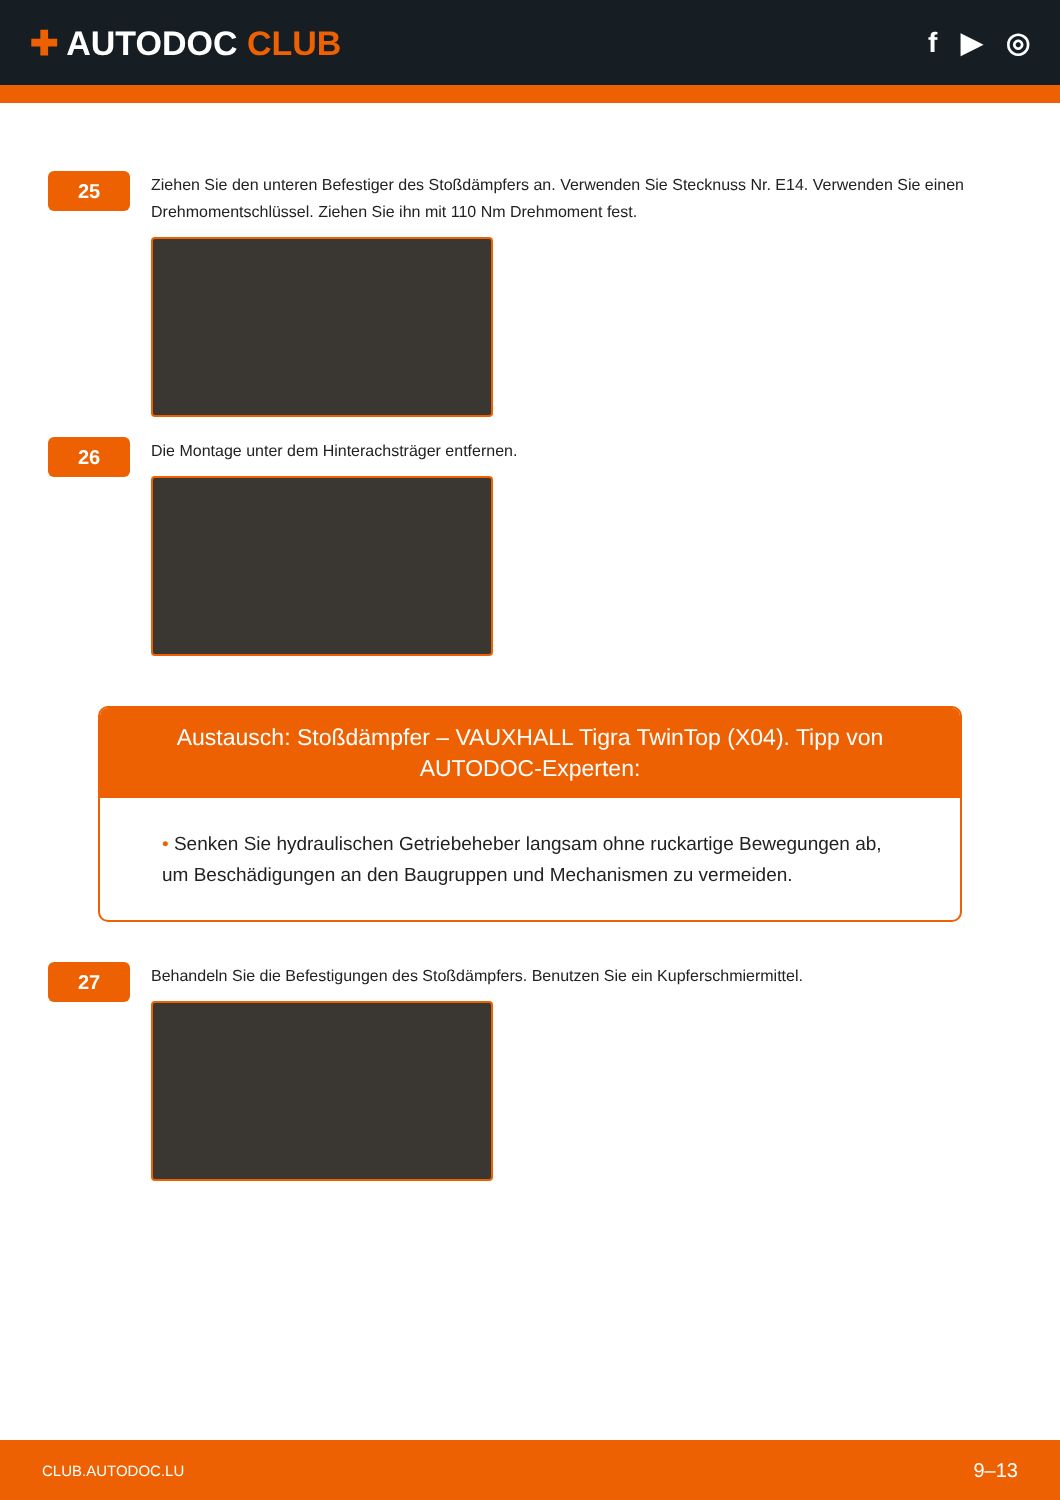✚ AUTODOC CLUB
f ▶ ◎
25
Ziehen Sie den unteren Befestiger des Stoßdämpfers an. Verwenden Sie Stecknuss Nr. E14. Verwenden Sie einen Drehmomentschlüssel. Ziehen Sie ihn mit 110 Nm Drehmoment fest.
26
Die Montage unter dem Hinterachsträger entfernen.
Austausch: Stoßdämpfer – VAUXHALL Tigra TwinTop (X04). Tipp von AUTODOC-Experten:
• Senken Sie hydraulischen Getriebeheber langsam ohne ruckartige Bewegungen ab, um Beschädigungen an den Baugruppen und Mechanismen zu vermeiden.
27
Behandeln Sie die Befestigungen des Stoßdämpfers. Benutzen Sie ein Kupferschmiermittel.
CLUB.AUTODOC.LU 9–13